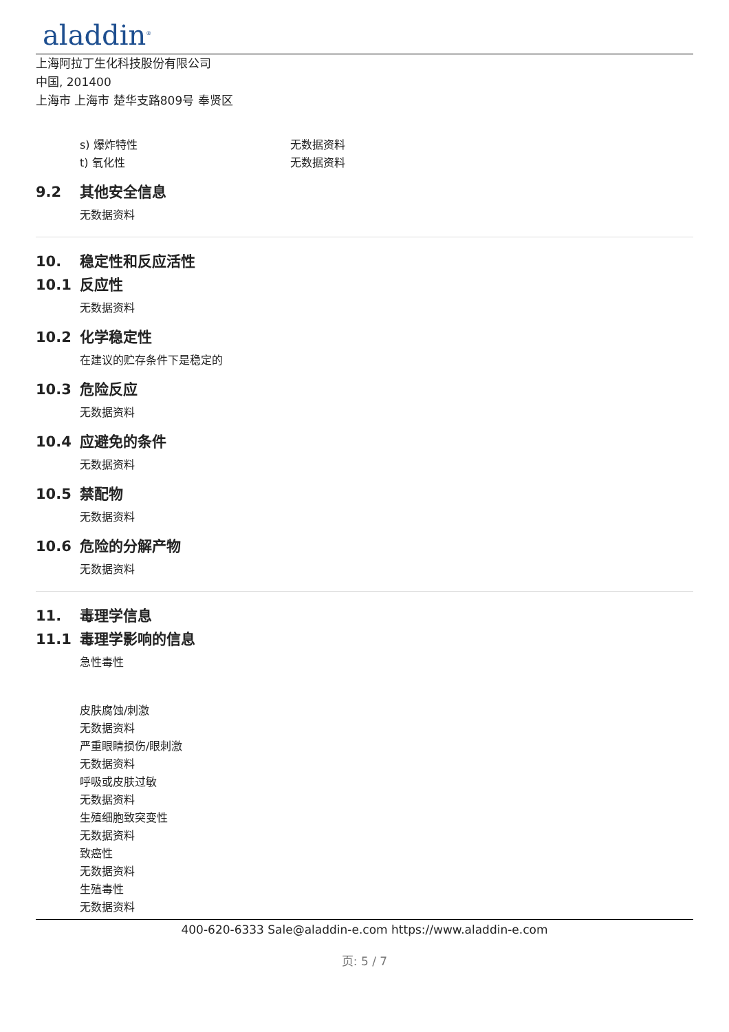aladdin<sup>®</sup>
上海阿拉丁生化科技股份有限公司
中国, 201400
上海市 上海市 楚华支路809号 奉贤区
s) 爆炸特性 无数据资料
t) 氧化性 无数据资料
9.2 其他安全信息
无数据资料
10. 稳定性和反应活性
10.1 反应性
无数据资料
10.2 化学稳定性
在建议的贮存条件下是稳定的
10.3 危险反应
无数据资料
10.4 应避免的条件
无数据资料
10.5 禁配物
无数据资料
10.6 危险的分解产物
无数据资料
11. 毒理学信息
11.1 毒理学影响的信息
急性毒性
皮肤腐蚀/刺激
无数据资料
严重眼睛损伤/眼刺激
无数据资料
呼吸或皮肤过敏
无数据资料
生殖细胞致突变性
无数据资料
致癌性
无数据资料
生殖毒性
无数据资料
400-620-6333 Sale@aladdin-e.com https://www.aladdin-e.com
页: 5 / 7